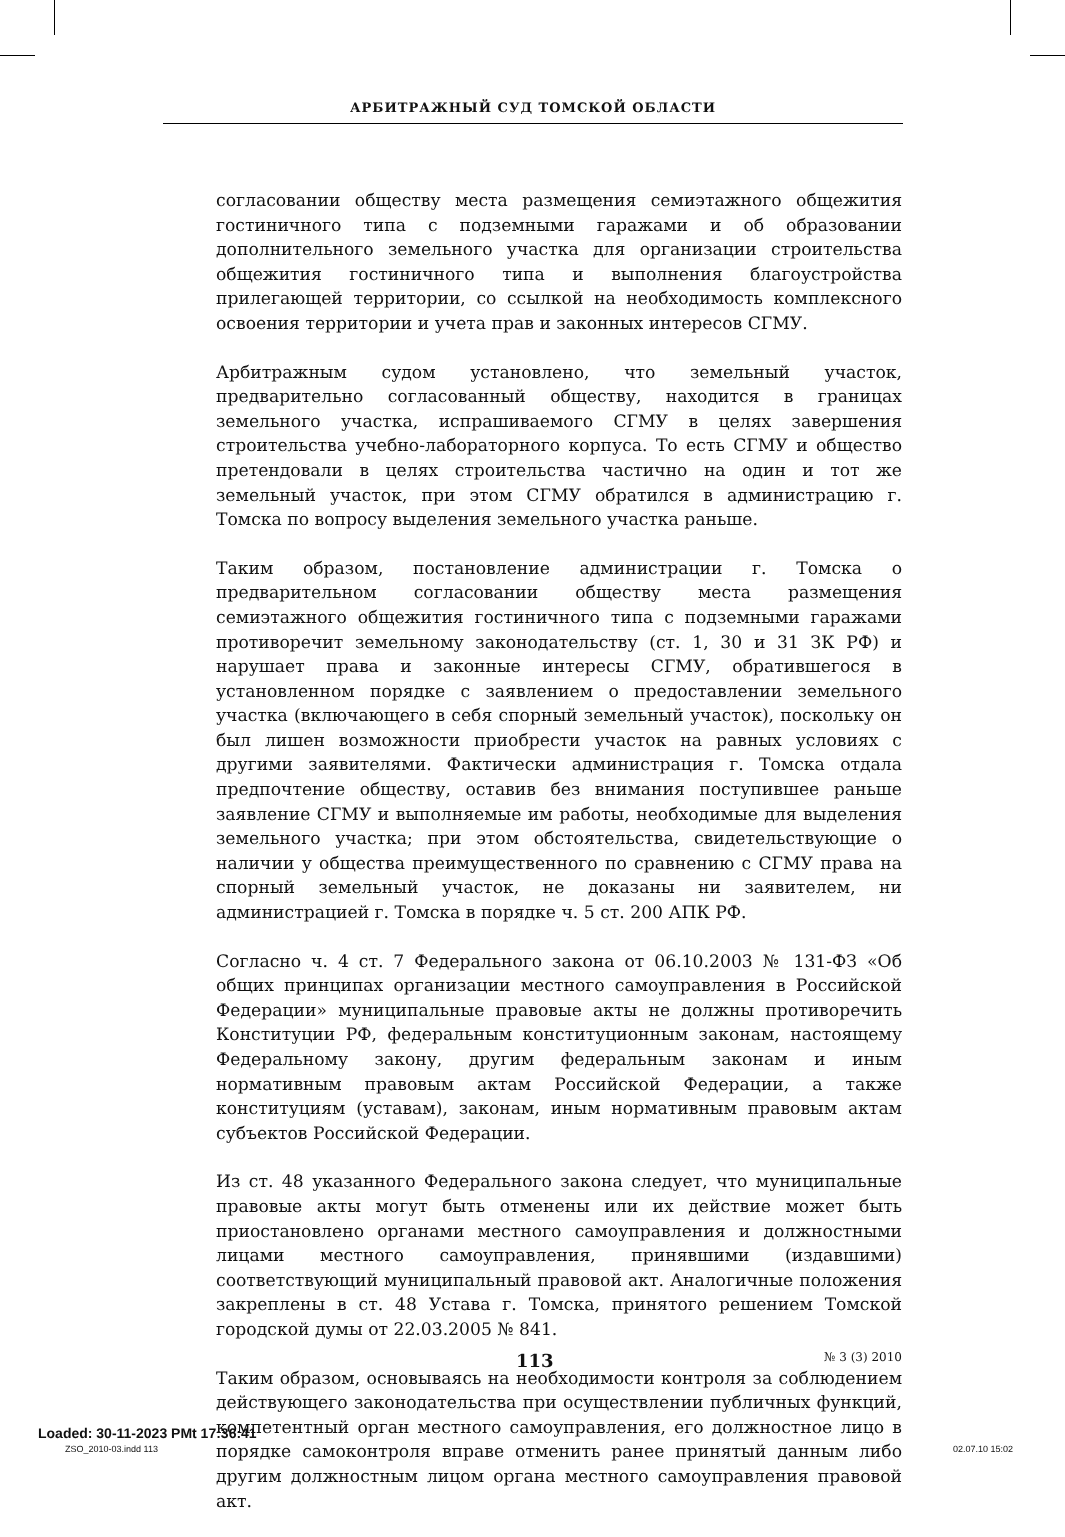АРБИТРАЖНЫЙ СУД ТОМСКОЙ ОБЛАСТИ
согласовании обществу места размещения семиэтажного общежития гостиничного типа с подземными гаражами и об образовании дополнительного земельного участка для организации строительства общежития гостиничного типа и выполнения благоустройства прилегающей территории, со ссылкой на необходимость комплексного освоения территории и учета прав и законных интересов СГМУ.
Арбитражным судом установлено, что земельный участок, предварительно согласованный обществу, находится в границах земельного участка, испрашиваемого СГМУ в целях завершения строительства учебно-лабораторного корпуса. То есть СГМУ и общество претендовали в целях строительства частично на один и тот же земельный участок, при этом СГМУ обратился в администрацию г. Томска по вопросу выделения земельного участка раньше.
Таким образом, постановление администрации г. Томска о предварительном согласовании обществу места размещения семиэтажного общежития гостиничного типа с подземными гаражами противоречит земельному законодательству (ст. 1, 30 и 31 ЗК РФ) и нарушает права и законные интересы СГМУ, обратившегося в установленном порядке с заявлением о предоставлении земельного участка (включающего в себя спорный земельный участок), поскольку он был лишен возможности приобрести участок на равных условиях с другими заявителями. Фактически администрация г. Томска отдала предпочтение обществу, оставив без внимания поступившее раньше заявление СГМУ и выполняемые им работы, необходимые для выделения земельного участка; при этом обстоятельства, свидетельствующие о наличии у общества преимущественного по сравнению с СГМУ права на спорный земельный участок, не доказаны ни заявителем, ни администрацией г. Томска в порядке ч. 5 ст. 200 АПК РФ.
Согласно ч. 4 ст. 7 Федерального закона от 06.10.2003 № 131-ФЗ «Об общих принципах организации местного самоуправления в Российской Федерации» муниципальные правовые акты не должны противоречить Конституции РФ, федеральным конституционным законам, настоящему Федеральному закону, другим федеральным законам и иным нормативным правовым актам Российской Федерации, а также конституциям (уставам), законам, иным нормативным правовым актам субъектов Российской Федерации.
Из ст. 48 указанного Федерального закона следует, что муниципальные правовые акты могут быть отменены или их действие может быть приостановлено органами местного самоуправления и должностными лицами местного самоуправления, принявшими (издавшими) соответствующий муниципальный правовой акт. Аналогичные положения закреплены в ст. 48 Устава г. Томска, принятого решением Томской городской думы от 22.03.2005 № 841.
Таким образом, основываясь на необходимости контроля за соблюдением действующего законодательства при осуществлении публичных функций, компетентный орган местного самоуправления, его должностное лицо в порядке самоконтроля вправе отменить ранее принятый данным либо другим должностным лицом органа местного самоуправления правовой акт.
113 № 3 (3) 2010
Loaded: 30-11-2023 PMt 17:36:41
ZSO_2010-03.indd 113 02.07.10 15:02